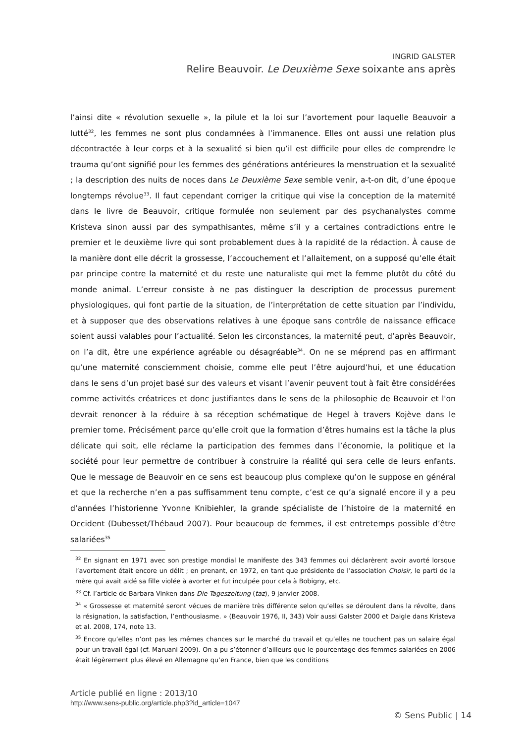INGRID GALSTER
Relire Beauvoir. Le Deuxième Sexe soixante ans après
l’ainsi dite « révolution sexuelle », la pilule et la loi sur l’avortement pour laquelle Beauvoir a lutté<sup>32</sup>, les femmes ne sont plus condamnées à l’immanence. Elles ont aussi une relation plus décontractée à leur corps et à la sexualité si bien qu’il est difficile pour elles de comprendre le trauma qu’ont signifié pour les femmes des générations antérieures la menstruation et la sexualité ; la description des nuits de noces dans Le Deuxième Sexe semble venir, a-t-on dit, d’une époque longtemps révolue<sup>33</sup>. Il faut cependant corriger la critique qui vise la conception de la maternité dans le livre de Beauvoir, critique formulée non seulement par des psychanalystes comme Kristeva sinon aussi par des sympathisantes, même s’il y a certaines contradictions entre le premier et le deuxième livre qui sont probablement dues à la rapidité de la rédaction. À cause de la manière dont elle décrit la grossesse, l’accouchement et l’allaitement, on a supposé qu’elle était par principe contre la maternité et du reste une naturaliste qui met la femme plutôt du côté du monde animal. L’erreur consiste à ne pas distinguer la description de processus purement physiologiques, qui font partie de la situation, de l’interprétation de cette situation par l’individu, et à supposer que des observations relatives à une époque sans contrôle de naissance efficace soient aussi valables pour l’actualité. Selon les circonstances, la maternité peut, d’après Beauvoir, on l’a dit, être une expérience agréable ou désagréable<sup>34</sup>. On ne se méprend pas en affirmant qu’une maternité consciemment choisie, comme elle peut l’être aujourd’hui, et une éducation dans le sens d’un projet basé sur des valeurs et visant l’avenir peuvent tout à fait être considérées comme activités créatrices et donc justifiantes dans le sens de la philosophie de Beauvoir et l'on devrait renoncer à la réduire à sa réception schématique de Hegel à travers Kojève dans le premier tome. Précisément parce qu’elle croit que la formation d’êtres humains est la tâche la plus délicate qui soit, elle réclame la participation des femmes dans l’économie, la politique et la société pour leur permettre de contribuer à construire la réalité qui sera celle de leurs enfants. Que le message de Beauvoir en ce sens est beaucoup plus complexe qu’on le suppose en général et que la recherche n’en a pas suffisamment tenu compte, c’est ce qu’a signalé encore il y a peu d’années l’historienne Yvonne Knibiehler, la grande spécialiste de l’histoire de la maternité en Occident (Dubesset/Thébaud 2007). Pour beaucoup de femmes, il est entretemps possible d’être salariées<sup>35</sup>
<sup>32</sup> En signant en 1971 avec son prestige mondial le manifeste des 343 femmes qui déclarèrent avoir avorté lorsque l’avortement était encore un délit ; en prenant, en 1972, en tant que présidente de l’association Choisir, le parti de la mère qui avait aidé sa fille violée à avorter et fut inculpée pour cela à Bobigny, etc.
<sup>33</sup> Cf. l’article de Barbara Vinken dans Die Tageszeitung (taz), 9 janvier 2008.
<sup>34</sup> « Grossesse et maternité seront vécues de manière très différente selon qu’elles se déroulent dans la révolte, dans la résignation, la satisfaction, l’enthousiasme. » (Beauvoir 1976, II, 343) Voir aussi Galster 2000 et Daigle dans Kristeva et al. 2008, 174, note 13.
<sup>35</sup> Encore qu’elles n’ont pas les mêmes chances sur le marché du travail et qu’elles ne touchent pas un salaire égal pour un travail égal (cf. Maruani 2009). On a pu s’étonner d’ailleurs que le pourcentage des femmes salariées en 2006 était légèrement plus élevé en Allemagne qu’en France, bien que les conditions
Article publié en ligne : 2013/10
http://www.sens-public.org/article.php3?id_article=1047
© Sens Public | 14